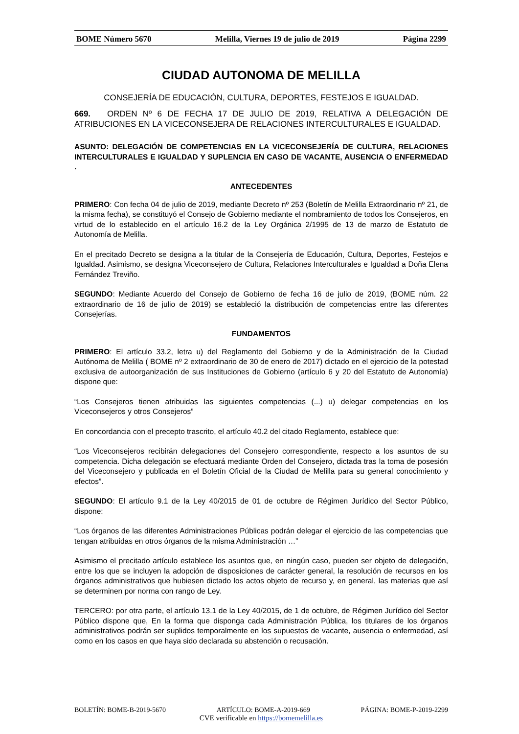BOME Número 5670 Melilla, Viernes 19 de julio de 2019 Página 2299
CIUDAD AUTONOMA DE MELILLA
CONSEJERÍA DE EDUCACIÓN, CULTURA, DEPORTES, FESTEJOS E IGUALDAD.
669. ORDEN Nº 6 DE FECHA 17 DE JULIO DE 2019, RELATIVA A DELEGACIÓN DE ATRIBUCIONES EN LA VICECONSEJERA DE RELACIONES INTERCULTURALES E IGUALDAD.
ASUNTO: DELEGACIÓN DE COMPETENCIAS EN LA VICECONSEJERÍA DE CULTURA, RELACIONES INTERCULTURALES E IGUALDAD Y SUPLENCIA EN CASO DE VACANTE, AUSENCIA O ENFERMEDAD .
ANTECEDENTES
PRIMERO: Con fecha 04 de julio de 2019, mediante Decreto nº 253 (Boletín de Melilla Extraordinario nº 21, de la misma fecha), se constituyó el Consejo de Gobierno mediante el nombramiento de todos los Consejeros, en virtud de lo establecido en el artículo 16.2 de la Ley Orgánica 2/1995 de 13 de marzo de Estatuto de Autonomía de Melilla.
En el precitado Decreto se designa a la titular de la Consejería de Educación, Cultura, Deportes, Festejos e Igualdad. Asimismo, se designa Viceconsejero de Cultura, Relaciones Interculturales e Igualdad a Doña Elena Fernández Treviño.
SEGUNDO: Mediante Acuerdo del Consejo de Gobierno de fecha 16 de julio de 2019, (BOME núm. 22 extraordinario de 16 de julio de 2019) se estableció la distribución de competencias entre las diferentes Consejerías.
FUNDAMENTOS
PRIMERO: El artículo 33.2, letra u) del Reglamento del Gobierno y de la Administración de la Ciudad Autónoma de Melilla ( BOME nº 2 extraordinario de 30 de enero de 2017) dictado en el ejercicio de la potestad exclusiva de autoorganización de sus Instituciones de Gobierno (artículo 6 y 20 del Estatuto de Autonomía) dispone que:
“Los Consejeros tienen atribuidas las siguientes competencias (...) u) delegar competencias en los Viceconsejeros y otros Consejeros”
En concordancia con el precepto trascrito, el artículo 40.2 del citado Reglamento, establece que:
“Los Viceconsejeros recibirán delegaciones del Consejero correspondiente, respecto a los asuntos de su competencia. Dicha delegación se efectuará mediante Orden del Consejero, dictada tras la toma de posesión del Viceconsejero y publicada en el Boletín Oficial de la Ciudad de Melilla para su general conocimiento y efectos”.
SEGUNDO: El artículo 9.1 de la Ley 40/2015 de 01 de octubre de Régimen Jurídico del Sector Público, dispone:
“Los órganos de las diferentes Administraciones Públicas podrán delegar el ejercicio de las competencias que tengan atribuidas en otros órganos de la misma Administración …”
Asimismo el precitado artículo establece los asuntos que, en ningún caso, pueden ser objeto de delegación, entre los que se incluyen la adopción de disposiciones de carácter general, la resolución de recursos en los órganos administrativos que hubiesen dictado los actos objeto de recurso y, en general, las materias que así se determinen por norma con rango de Ley.
TERCERO: por otra parte, el artículo 13.1 de la Ley 40/2015, de 1 de octubre, de Régimen Jurídico del Sector Público dispone que, En la forma que disponga cada Administración Pública, los titulares de los órganos administrativos podrán ser suplidos temporalmente en los supuestos de vacante, ausencia o enfermedad, así como en los casos en que haya sido declarada su abstención o recusación.
BOLETÍN: BOME-B-2019-5670 ARTÍCULO: BOME-A-2019-669 PÁGINA: BOME-P-2019-2299
CVE verificable en https://bomemelilla.es